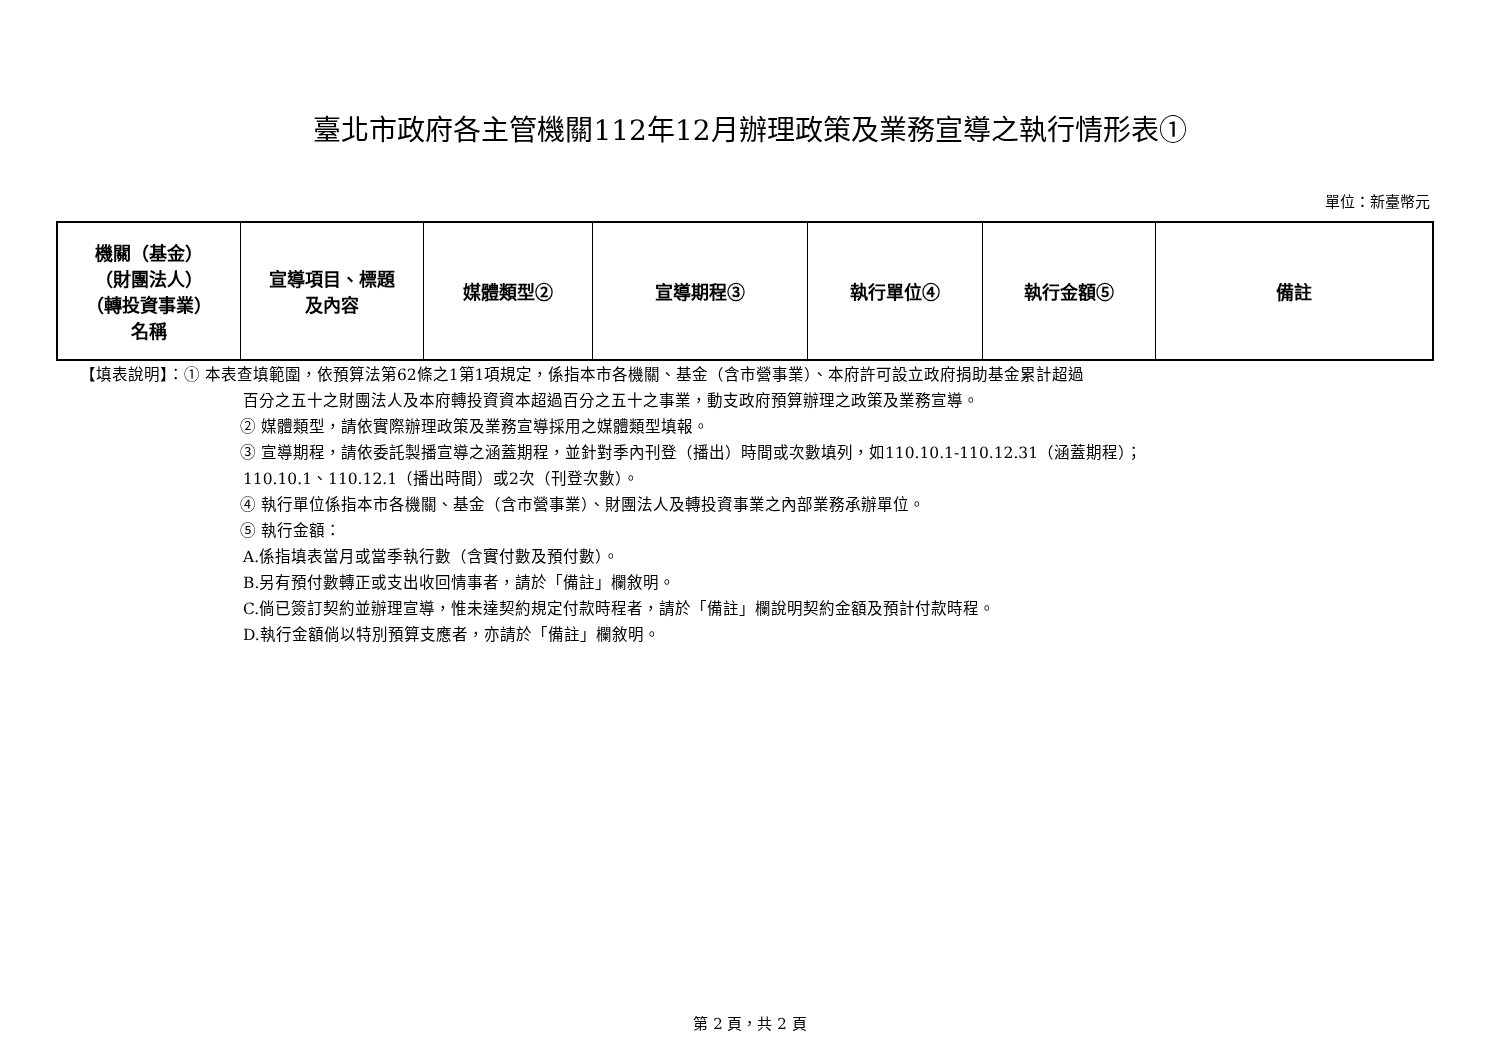臺北市政府各主管機關112年12月辦理政策及業務宣導之執行情形表①
單位：新臺幣元
| 機關（基金） （財團法人） （轉投資事業） 名稱 | 宣導項目、標題 及內容 | 媒體類型② | 宣導期程③ | 執行單位④ | 執行金額⑤ | 備註 |
| --- | --- | --- | --- | --- | --- | --- |
【填表說明】：① 本表查填範圍，依預算法第62條之1第1項規定，係指本市各機關、基金（含市營事業）、本府許可設立政府捐助基金累計超過
百分之五十之財團法人及本府轉投資資本超過百分之五十之事業，動支政府預算辦理之政策及業務宣導。
② 媒體類型，請依實際辦理政策及業務宣導採用之媒體類型填報。
③ 宣導期程，請依委託製播宣導之涵蓋期程，並針對季內刊登（播出）時間或次數填列，如110.10.1-110.12.31（涵蓋期程）；
110.10.1、110.12.1（播出時間）或2次（刊登次數）。
④ 執行單位係指本市各機關、基金（含市營事業）、財團法人及轉投資事業之內部業務承辦單位。
⑤ 執行金額：
A.係指填表當月或當季執行數（含實付數及預付數）。
B.另有預付數轉正或支出收回情事者，請於「備註」欄敘明。
C.倘已簽訂契約並辦理宣導，惟未達契約規定付款時程者，請於「備註」欄說明契約金額及預計付款時程。
D.執行金額倘以特別預算支應者，亦請於「備註」欄敘明。
第 2 頁，共 2 頁